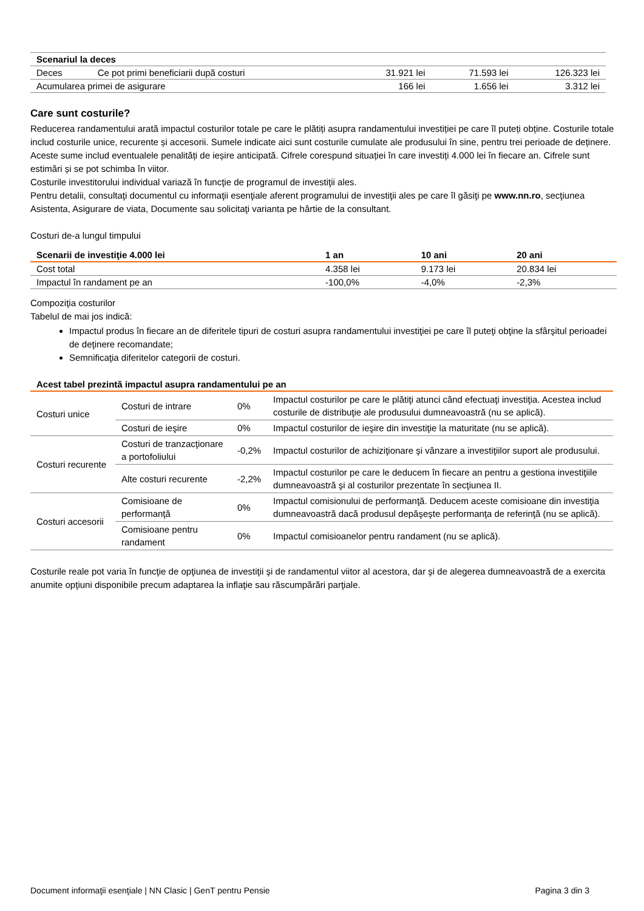| Scenariul la deces | | | | |
| Deces | Ce pot primi beneficiarii după costuri | 31.921 lei | 71.593 lei | 126.323 lei |
| Acumularea primei de asigurare | | 166 lei | 1.656 lei | 3.312 lei |
Care sunt costurile?
Reducerea randamentului arată impactul costurilor totale pe care le plătiți asupra randamentului investiției pe care îl puteți obține. Costurile totale includ costurile unice, recurente și accesorii. Sumele indicate aici sunt costurile cumulate ale produsului în sine, pentru trei perioade de deținere. Aceste sume includ eventualele penalități de ieșire anticipată. Cifrele corespund situației în care investiți 4.000 lei în fiecare an. Cifrele sunt estimări și se pot schimba în viitor.
Costurile investitorului individual variază în funcţie de programul de investiţii ales.
Pentru detalii, consultaţi documentul cu informaţii esenţiale aferent programului de investiţii ales pe care îl găsiţi pe www.nn.ro, secţiunea Asistenta, Asigurare de viata, Documente sau solicitaţi varianta pe hârtie de la consultant.
Costuri de-a lungul timpului
| Scenarii de investiţie 4.000 lei | 1 an | 10 ani | 20 ani |
| --- | --- | --- | --- |
| Cost total | 4.358 lei | 9.173 lei | 20.834 lei |
| Impactul în randament pe an | -100,0% | -4,0% | -2,3% |
Compoziţia costurilor
Tabelul de mai jos indică:
Impactul produs în fiecare an de diferitele tipuri de costuri asupra randamentului investiţiei pe care îl puteţi obţine la sfârşitul perioadei de deţinere recomandate;
Semnificaţia diferitelor categorii de costuri.
Acest tabel prezintă impactul asupra randamentului pe an
| Costuri unice | Costuri de intrare | 0% | Impactul costurilor pe care le plătiţi atunci când efectuaţi investiţia. Acestea includ costurile de distribuţie ale produsului dumneavoastră (nu se aplică). |
| | Costuri de ieşire | 0% | Impactul costurilor de ieşire din investiţie la maturitate (nu se aplică). |
| Costuri recurente | Costuri de tranzacţionare a portofoliului | -0,2% | Impactul costurilor de achiziţionare şi vânzare a investiţiilor suport ale produsului. |
| | Alte costuri recurente | -2,2% | Impactul costurilor pe care le deducem în fiecare an pentru a gestiona investiţiile dumneavoastră şi al costurilor prezentate în secţiunea II. |
| Costuri accesorii | Comisioane de performanţă | 0% | Impactul comisionului de performanţă. Deducem aceste comisioane din investiţia dumneavoastră dacă produsul depăşeşte performanţa de referinţă (nu se aplică). |
| | Comisioane pentru randament | 0% | Impactul comisioanelor pentru randament (nu se aplică). |
Costurile reale pot varia în funcţie de opţiunea de investiţii şi de randamentul viitor al acestora, dar şi de alegerea dumneavoastră de a exercita anumite opţiuni disponibile precum adaptarea la inflaţie sau răscumpărări parţiale.
Document informaţii esenţiale | NN Clasic | GenT pentru Pensie Pagina 3 din 3